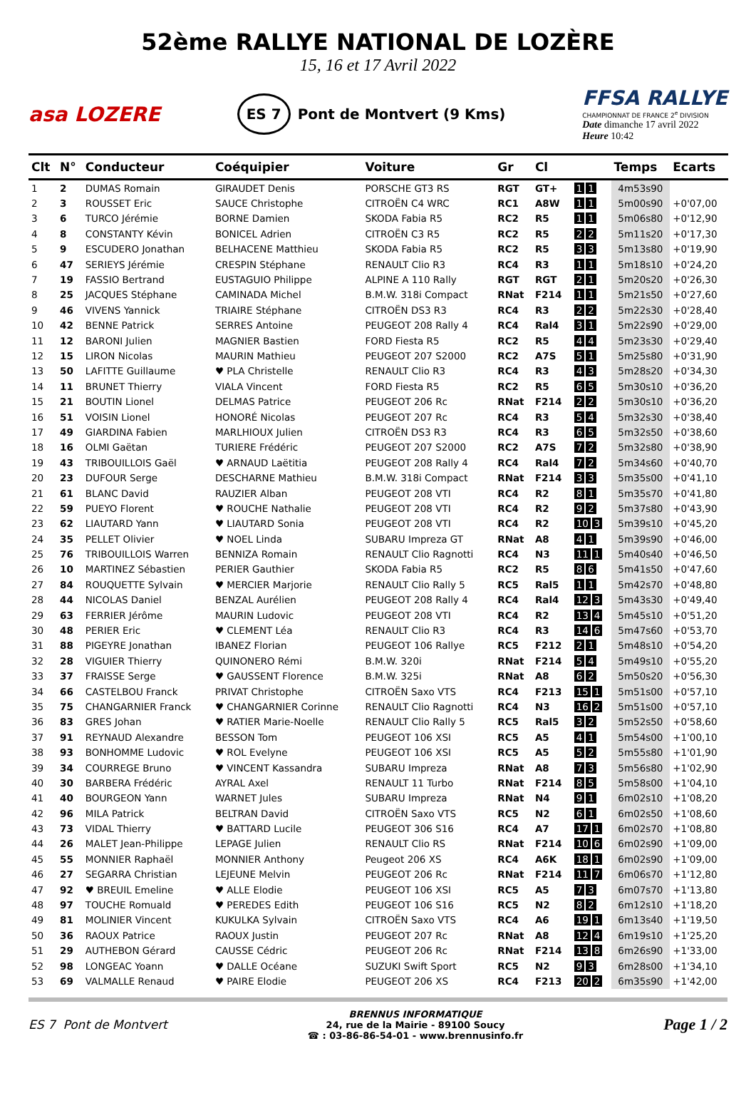52ème RALLYE NATIONAL DE LOZÈRE
15, 16 et 17 Avril 2022
asa LOZERE
ES 7 Pont de Montvert (9 Kms)
FFSA RALLYE
CHAMPIONNAT DE FRANCE 2<sup>e</sup> DIVISION
Date dimanche 17 avril 2022
Heure 10:42
| Clt | N° | Conducteur | Coéquipier | Voiture | Gr | Cl | | Temps | Ecarts |
| --- | --- | --- | --- | --- | --- | --- | --- | --- | --- |
| 1 | 2 | DUMAS Romain | GIRAUDET Denis | PORSCHE GT3 RS | RGT | GT+ | 1 1 | 4m53s90 | |
| 2 | 3 | ROUSSET Eric | SAUCE Christophe | CITROËN C4 WRC | RC1 | A8W | 1 1 | 5m00s90 | +0'07,00 |
| 3 | 6 | TURCO Jérémie | BORNE Damien | SKODA Fabia R5 | RC2 | R5 | 1 1 | 5m06s80 | +0'12,90 |
| 4 | 8 | CONSTANTY Kévin | BONICEL Adrien | CITROËN C3 R5 | RC2 | R5 | 2 2 | 5m11s20 | +0'17,30 |
| 5 | 9 | ESCUDERO Jonathan | BELHACENE Matthieu | SKODA Fabia R5 | RC2 | R5 | 3 3 | 5m13s80 | +0'19,90 |
| 6 | 47 | SERIEYS Jérémie | CRESPIN Stéphane | RENAULT Clio R3 | RC4 | R3 | 1 1 | 5m18s10 | +0'24,20 |
| 7 | 19 | FASSIO Bertrand | EUSTAGUIO Philippe | ALPINE A 110 Rally | RGT | RGT | 2 1 | 5m20s20 | +0'26,30 |
| 8 | 25 | JACQUES Stéphane | CAMINADA Michel | B.M.W. 318i Compact | RNat | F214 | 1 1 | 5m21s50 | +0'27,60 |
| 9 | 46 | VIVENS Yannick | TRIAIRE Stéphane | CITROËN DS3 R3 | RC4 | R3 | 2 2 | 5m22s30 | +0'28,40 |
| 10 | 42 | BENNE Patrick | SERRES Antoine | PEUGEOT 208 Rally 4 | RC4 | Ral4 | 3 1 | 5m22s90 | +0'29,00 |
| 11 | 12 | BARONI Julien | MAGNIER Bastien | FORD Fiesta R5 | RC2 | R5 | 4 4 | 5m23s30 | +0'29,40 |
| 12 | 15 | LIRON Nicolas | MAURIN Mathieu | PEUGEOT 207 S2000 | RC2 | A7S | 5 1 | 5m25s80 | +0'31,90 |
| 13 | 50 | LAFITTE Guillaume | ♥ PLA Christelle | RENAULT Clio R3 | RC4 | R3 | 4 3 | 5m28s20 | +0'34,30 |
| 14 | 11 | BRUNET Thierry | VIALA Vincent | FORD Fiesta R5 | RC2 | R5 | 6 5 | 5m30s10 | +0'36,20 |
| 15 | 21 | BOUTIN Lionel | DELMAS Patrice | PEUGEOT 206 Rc | RNat | F214 | 2 2 | 5m30s10 | +0'36,20 |
| 16 | 51 | VOISIN Lionel | HONORÉ Nicolas | PEUGEOT 207 Rc | RC4 | R3 | 5 4 | 5m32s30 | +0'38,40 |
| 17 | 49 | GIARDINA Fabien | MARLHIOUX Julien | CITROËN DS3 R3 | RC4 | R3 | 6 5 | 5m32s50 | +0'38,60 |
| 18 | 16 | OLMI Gaëtan | TURIERE Frédéric | PEUGEOT 207 S2000 | RC2 | A7S | 7 2 | 5m32s80 | +0'38,90 |
| 19 | 43 | TRIBOUILLOIS Gaël | ♥ ARNAUD Laëtitia | PEUGEOT 208 Rally 4 | RC4 | Ral4 | 7 2 | 5m34s60 | +0'40,70 |
| 20 | 23 | DUFOUR Serge | DESCHARNE Mathieu | B.M.W. 318i Compact | RNat | F214 | 3 3 | 5m35s00 | +0'41,10 |
| 21 | 61 | BLANC David | RAUZIER Alban | PEUGEOT 208 VTI | RC4 | R2 | 8 1 | 5m35s70 | +0'41,80 |
| 22 | 59 | PUEYO Florent | ♥ ROUCHE Nathalie | PEUGEOT 208 VTI | RC4 | R2 | 9 2 | 5m37s80 | +0'43,90 |
| 23 | 62 | LIAUTARD Yann | ♥ LIAUTARD Sonia | PEUGEOT 208 VTI | RC4 | R2 | 10 3 | 5m39s10 | +0'45,20 |
| 24 | 35 | PELLET Olivier | ♥ NOEL Linda | SUBARU Impreza GT | RNat | A8 | 4 1 | 5m39s90 | +0'46,00 |
| 25 | 76 | TRIBOUILLOIS Warren | BENNIZA Romain | RENAULT Clio Ragnotti | RC4 | N3 | 11 1 | 5m40s40 | +0'46,50 |
| 26 | 10 | MARTINEZ Sébastien | PERIER Gauthier | SKODA Fabia R5 | RC2 | R5 | 8 6 | 5m41s50 | +0'47,60 |
| 27 | 84 | ROUQUETTE Sylvain | ♥ MERCIER Marjorie | RENAULT Clio Rally 5 | RC5 | Ral5 | 1 1 | 5m42s70 | +0'48,80 |
| 28 | 44 | NICOLAS Daniel | BENZAL Aurélien | PEUGEOT 208 Rally 4 | RC4 | Ral4 | 12 3 | 5m43s30 | +0'49,40 |
| 29 | 63 | FERRIER Jérôme | MAURIN Ludovic | PEUGEOT 208 VTI | RC4 | R2 | 13 4 | 5m45s10 | +0'51,20 |
| 30 | 48 | PERIER Eric | ♥ CLEMENT Léa | RENAULT Clio R3 | RC4 | R3 | 14 6 | 5m47s60 | +0'53,70 |
| 31 | 88 | PIGEYRE Jonathan | IBANEZ Florian | PEUGEOT 106 Rallye | RC5 | F212 | 2 1 | 5m48s10 | +0'54,20 |
| 32 | 28 | VIGUIER Thierry | QUINONERO Rémi | B.M.W. 320i | RNat | F214 | 5 4 | 5m49s10 | +0'55,20 |
| 33 | 37 | FRAISSE Serge | ♥ GAUSSENT Florence | B.M.W. 325i | RNat | A8 | 6 2 | 5m50s20 | +0'56,30 |
| 34 | 66 | CASTELBOU Franck | PRIVAT Christophe | CITROËN Saxo VTS | RC4 | F213 | 15 1 | 5m51s00 | +0'57,10 |
| 35 | 75 | CHANGARNIER Franck | ♥ CHANGARNIER Corinne | RENAULT Clio Ragnotti | RC4 | N3 | 16 2 | 5m51s00 | +0'57,10 |
| 36 | 83 | GRES Johan | ♥ RATIER Marie-Noelle | RENAULT Clio Rally 5 | RC5 | Ral5 | 3 2 | 5m52s50 | +0'58,60 |
| 37 | 91 | REYNAUD Alexandre | BESSON Tom | PEUGEOT 106 XSI | RC5 | A5 | 4 1 | 5m54s00 | +1'00,10 |
| 38 | 93 | BONHOMME Ludovic | ♥ ROL Evelyne | PEUGEOT 106 XSI | RC5 | A5 | 5 2 | 5m55s80 | +1'01,90 |
| 39 | 34 | COURREGE Bruno | ♥ VINCENT Kassandra | SUBARU Impreza | RNat | A8 | 7 3 | 5m56s80 | +1'02,90 |
| 40 | 30 | BARBERA Frédéric | AYRAL Axel | RENAULT 11 Turbo | RNat | F214 | 8 5 | 5m58s00 | +1'04,10 |
| 41 | 40 | BOURGEON Yann | WARNET Jules | SUBARU Impreza | RNat | N4 | 9 1 | 6m02s10 | +1'08,20 |
| 42 | 96 | MILA Patrick | BELTRAN David | CITROËN Saxo VTS | RC5 | N2 | 6 1 | 6m02s50 | +1'08,60 |
| 43 | 73 | VIDAL Thierry | ♥ BATTARD Lucile | PEUGEOT 306 S16 | RC4 | A7 | 17 1 | 6m02s70 | +1'08,80 |
| 44 | 26 | MALET Jean-Philippe | LEPAGE Julien | RENAULT Clio RS | RNat | F214 | 10 6 | 6m02s90 | +1'09,00 |
| 45 | 55 | MONNIER Raphaël | MONNIER Anthony | Peugeot 206 XS | RC4 | A6K | 18 1 | 6m02s90 | +1'09,00 |
| 46 | 27 | SEGARRA Christian | LEJEUNE Melvin | PEUGEOT 206 Rc | RNat | F214 | 11 7 | 6m06s70 | +1'12,80 |
| 47 | 92 | ♥ BREUIL Emeline | ♥ ALLE Elodie | PEUGEOT 106 XSI | RC5 | A5 | 7 3 | 6m07s70 | +1'13,80 |
| 48 | 97 | TOUCHE Romuald | ♥ PEREDES Edith | PEUGEOT 106 S16 | RC5 | N2 | 8 2 | 6m12s10 | +1'18,20 |
| 49 | 81 | MOLINIER Vincent | KUKULKA Sylvain | CITROËN Saxo VTS | RC4 | A6 | 19 1 | 6m13s40 | +1'19,50 |
| 50 | 36 | RAOUX Patrice | RAOUX Justin | PEUGEOT 207 Rc | RNat | A8 | 12 4 | 6m19s10 | +1'25,20 |
| 51 | 29 | AUTHEBON Gérard | CAUSSE Cédric | PEUGEOT 206 Rc | RNat | F214 | 13 8 | 6m26s90 | +1'33,00 |
| 52 | 98 | LONGEAC Yoann | ♥ DALLE Océane | SUZUKI Swift Sport | RC5 | N2 | 9 3 | 6m28s00 | +1'34,10 |
| 53 | 69 | VALMALLE Renaud | ♥ PAIRE Elodie | PEUGEOT 206 XS | RC4 | F213 | 20 2 | 6m35s90 | +1'42,00 |
ES 7 Pont de Montvert
BRENNUS INFORMATIQUE
24, rue de la Mairie - 89100 Soucy
☎ : 03-86-86-54-01 - www.brennusinfo.fr
Page 1 / 2